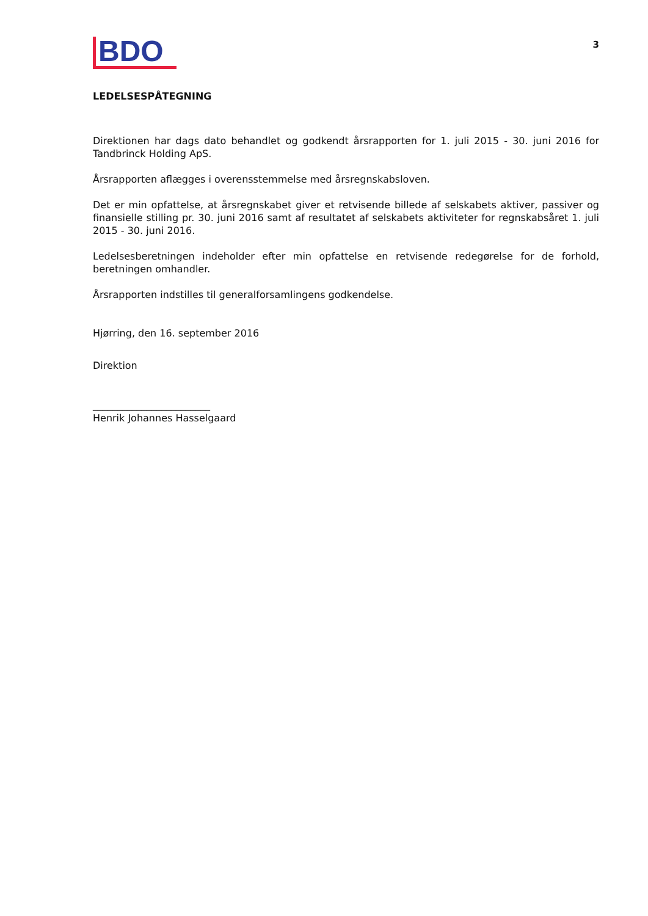BDO
3
LEDELSESPÅTEGNING
Direktionen har dags dato behandlet og godkendt årsrapporten for 1. juli 2015 - 30. juni 2016 for Tandbrinck Holding ApS.
Årsrapporten aflægges i overensstemmelse med årsregnskabsloven.
Det er min opfattelse, at årsregnskabet giver et retvisende billede af selskabets aktiver, passiver og finansielle stilling pr. 30. juni 2016 samt af resultatet af selskabets aktiviteter for regnskabsåret 1. juli 2015 - 30. juni 2016.
Ledelsesberetningen indeholder efter min opfattelse en retvisende redegørelse for de forhold, beretningen omhandler.
Årsrapporten indstilles til generalforsamlingens godkendelse.
Hjørring, den 16. september 2016
Direktion
________________________
Henrik Johannes Hasselgaard